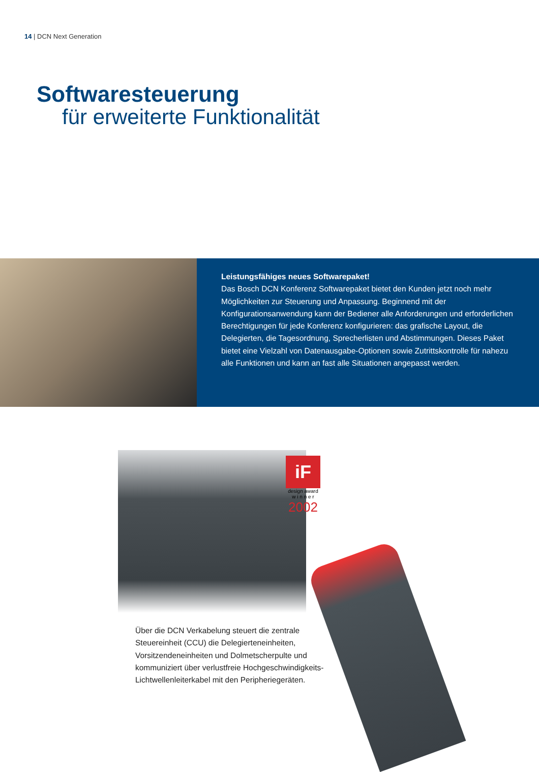14 | DCN Next Generation
Softwaresteuerung
für erweiterte Funktionalität
Leistungsfähiges neues Softwarepaket!
Das Bosch DCN Konferenz Softwarepaket bietet den Kunden jetzt noch mehr Möglichkeiten zur Steuerung und Anpassung. Beginnend mit der Konfigurationsanwendung kann der Bediener alle Anforderungen und erforderlichen Berechtigungen für jede Konferenz konfigurieren: das grafische Layout, die Delegierten, die Tagesordnung, Sprecherlisten und Abstimmungen. Dieses Paket bietet eine Vielzahl von Datenausgabe-Optionen sowie Zutrittskontrolle für nahezu alle Funktionen und kann an fast alle Situationen angepasst werden.
iF
design award
w i n n e r
2002
Über die DCN Verkabelung steuert die zentrale Steuereinheit (CCU) die Delegierteneinheiten, Vorsitzendeneinheiten und Dolmetscherpulte und kommuniziert über verlustfreie Hochgeschwindigkeits-Lichtwellenleiterkabel mit den Peripheriegeräten.